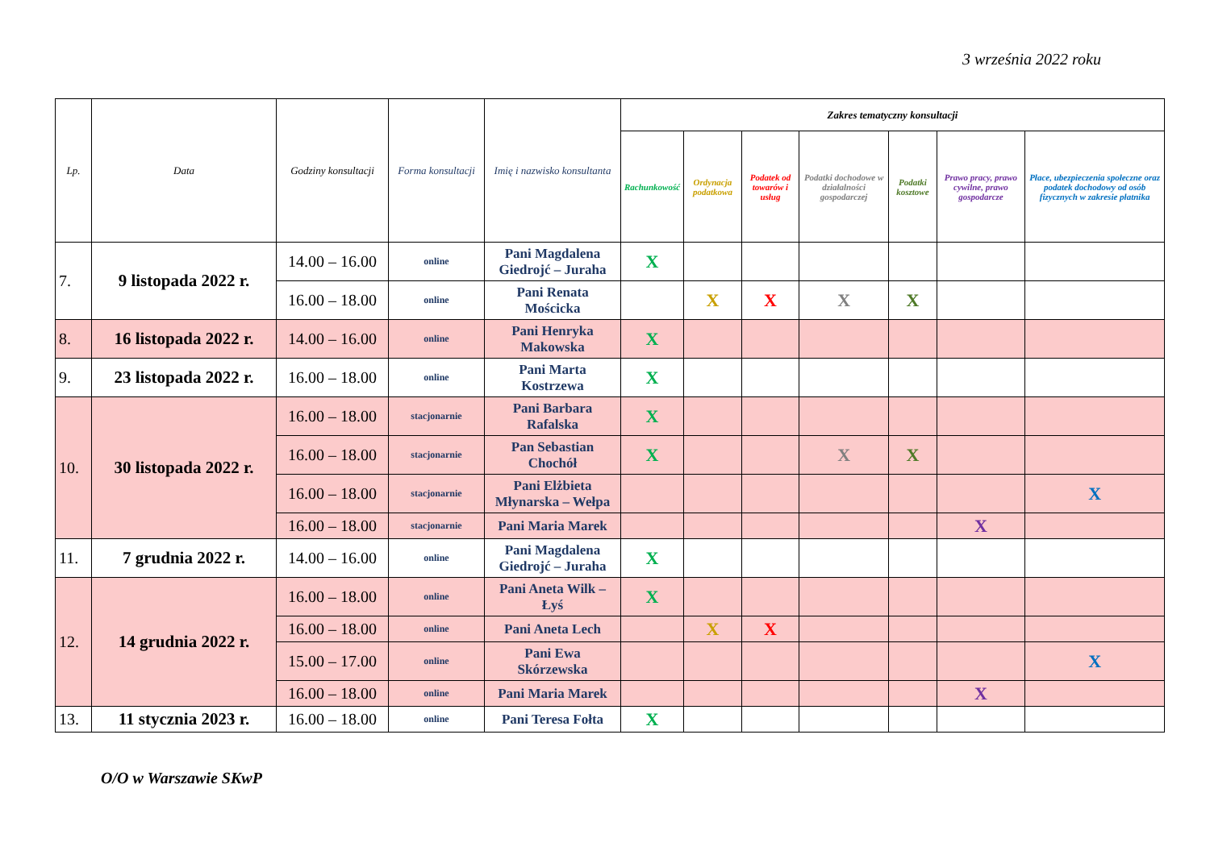3 września 2022 roku
| Lp. | Data | Godziny konsultacji | Forma konsultacji | Imię i nazwisko konsultanta | Zakres tematyczny konsultacji | | | | | | |
| --- | --- | --- | --- | --- | --- | --- | --- | --- | --- | --- | --- |
| | | | | | Rachunkowość | Ordynacja podatkowa | Podatek od towarów i usług | Podatki dochodowe w działalności gospodarczej | Podatki kosztowe | Prawo pracy, prawo cywilne, prawo gospodarcze | Płace, ubezpieczenia społeczne oraz podatek dochodowy od osób fizycznych w zakresie płatnika |
| 7. | 9 listopada 2022 r. | 14.00 – 16.00 | online | Pani Magdalena Giedrojć – Juraha | X | | | | | | |
| | | 16.00 – 18.00 | online | Pani Renata Mościcka | | X | X | X | X | | |
| 8. | 16 listopada 2022 r. | 14.00 – 16.00 | online | Pani Henryka Makowska | X | | | | | | |
| 9. | 23 listopada 2022 r. | 16.00 – 18.00 | online | Pani Marta Kostrzewa | X | | | | | | |
| 10. | 30 listopada 2022 r. | 16.00 – 18.00 | stacjonarnie | Pani Barbara Rafalska | X | | | | | | |
| | | 16.00 – 18.00 | stacjonarnie | Pan Sebastian Chochół | X | | | X | X | | |
| | | 16.00 – 18.00 | stacjonarnie | Pani Elżbieta Młynarska – Wełpa | | | | | | | X |
| | | 16.00 – 18.00 | stacjonarnie | Pani Maria Marek | | | | | | X | |
| 11. | 7 grudnia 2022 r. | 14.00 – 16.00 | online | Pani Magdalena Giedrojć – Juraha | X | | | | | | |
| 12. | 14 grudnia 2022 r. | 16.00 – 18.00 | online | Pani Aneta Wilk – Łyś | X | | | | | | |
| | | 16.00 – 18.00 | online | Pani Aneta Lech | | X | X | | | | |
| | | 15.00 – 17.00 | online | Pani Ewa Skórzewska | | | | | | | X |
| | | 16.00 – 18.00 | online | Pani Maria Marek | | | | | | X | |
| 13. | 11 stycznia 2023 r. | 16.00 – 18.00 | online | Pani Teresa Fołta | X | | | | | | |
O/O w Warszawie SKwP